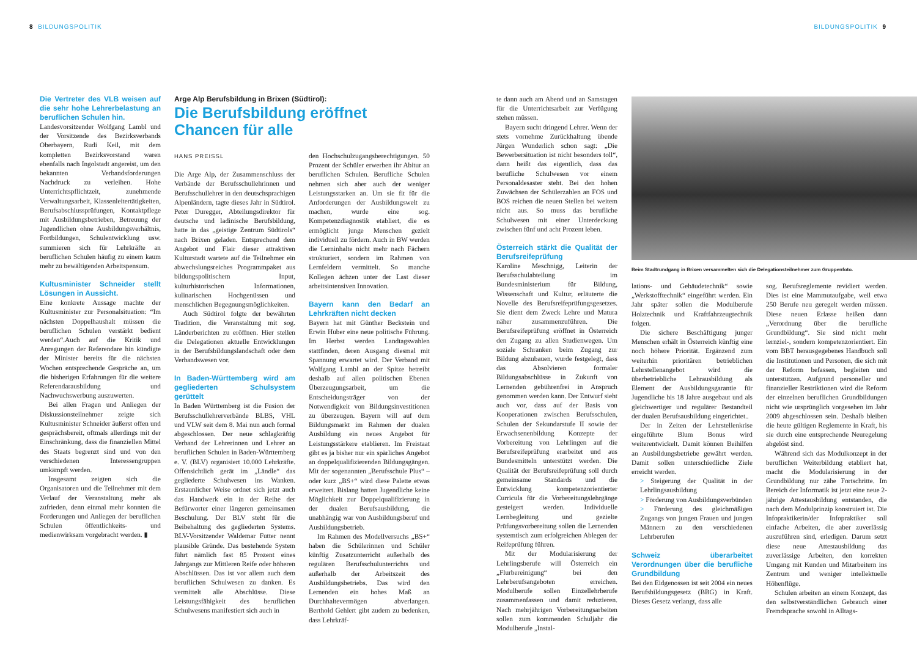8 BILDUNGSPOLITIK BILDUNGSPOLITIK 9
Die Vertreter des VLB weisen auf die sehr hohe Lehrerbelastung an beruflichen Schulen hin.
Landesvorsitzender Wolfgang Lambl und der Vorsitzende des Bezirksverbands Oberbayern, Rudi Keil, mit dem kompletten Bezirksvorstand waren ebenfalls nach Ingolstadt angereist, um den bekannten Verbandsforderungen Nachdruck zu verleihen. Hohe Unterrichtspflichtzeit, zunehmende Verwaltungsarbeit, Klassenleitertätigkeiten, Berufsabschlussprüfungen, Kontaktpflege mit Ausbildungsbetrieben, Betreuung der Jugendlichen ohne Ausbildungsverhältnis, Fortbildungen, Schulentwicklung usw. summieren sich für Lehrkräfte an beruflichen Schulen häufig zu einem kaum mehr zu bewältigenden Arbeitspensum.
Kultusminister Schneider stellt Lösungen in Aussicht.
Eine konkrete Aussage machte der Kultusminister zur Personalsituation: “Im nächsten Doppelhaushalt müssen die beruflichen Schulen verstärkt bedient werden“.Auch auf die Kritik und Anregungen der Referendare hin kündigte der Minister bereits für die nächsten Wochen entsprechende Gespräche an, um die bisherigen Erfahrungen für die weitere Referendarausbildung und Nachwuchswerbung auszuwerten.
Bei allen Fragen und Anliegen der Diskussionsteilnehmer zeigte sich Kultusminister Schneider äußerst offen und gesprächsbereit, oftmals allerdings mit der Einschränkung, dass die finanziellen Mittel des Staats begrenzt sind und von den verschiedenen Interessengruppen umkämpft werden.
Insgesamt zeigten sich die Organisatoren und die Teilnehmer mit dem Verlauf der Veranstaltung mehr als zufrieden, denn einmal mehr konnten die Forderungen und Anliegen der beruflichen Schulen öffentlichkeits- und medienwirksam vorgebracht werden. ▮
Arge Alp Berufsbildung in Brixen (Südtirol):
Die Berufsbildung eröffnet Chancen für alle
HANS PREISSL
Die Arge Alp, der Zusammenschluss der Verbände der Berufsschullehrinnen und Berufsschullehrer in den deutschsprachigen Alpenländern, tagte dieses Jahr in Südtirol. Peter Duregger, Abteilungsdirektor für deutsche und ladinische Berufsbildung, hatte in das „geistige Zentrum Südtirols“ nach Brixen geladen. Entsprechend dem Angebot und Flair dieser attraktiven Kulturstadt wartete auf die Teilnehmer ein abwechslungsreiches Programmpaket aus bildungspolitischem Input, kulturhistorischen Informationen, kulinarischen Hochgenüssen und menschlichen Begegnungsmöglichkeiten.
Auch Südtirol folgte der bewährten Tradition, die Veranstaltung mit sog. Länderberichten zu eröffnen. Hier stellen die Delegationen aktuelle Entwicklungen in der Berufsbildungslandschaft oder dem Verbandswesen vor.
In Baden-Württemberg wird am gegliederten Schulsystem gerüttelt
In Baden Württemberg ist die Fusion der Berufsschullehrerverbände BLBS, VHL und VLW seit dem 8. Mai nun auch formal abgeschlossen. Der neue schlagkräftig Verband der Lehrerinnen und Lehrer an beruflichen Schulen in Baden-Württemberg e. V. (BLV) organisiert 10.000 Lehrkräfte. Offensichtlich gerät im „Ländle“ das gegliederte Schulwesen ins Wanken. Erstaunlicher Weise ordnet sich jetzt auch das Handwerk ein in der Reihe der Befürworter einer längeren gemeinsamen Beschulung. Der BLV steht für die Beibehaltung des gegliederten Systems. BLV-Vorsitzender Waldemar Futter nennt plausible Gründe. Das bestehende System führt nämlich fast 85 Prozent eines Jahrgangs zur Mittleren Reife oder höheren Abschlüssen. Das ist vor allem auch dem beruflichen Schulwesen zu danken. Es vermittelt alle Abschlüsse. Diese Leistungsfähigkeit des beruflichen Schulwesens manifestiert sich auch in
den Hochschulzugangsberechtigungen. 50 Prozent der Schüler erwerben ihr Abitur an beruflichen Schulen. Berufliche Schulen nehmen sich aber auch der weniger Leistungsstarken an. Um sie fit für die Anforderungen der Ausbildungswelt zu machen, wurde eine sog. Kompetenzdiagnostik etabliert, die es ermöglicht junge Menschen gezielt individuell zu fördern. Auch in BW werden die Lerninhalte nicht mehr nach Fächern strukturiert, sondern im Rahmen von Lernfeldern vermittelt. So manche Kollegen ächzen unter der Last dieser arbeitsintensiven Innovation.
Bayern kann den Bedarf an Lehrkräften nicht decken
Bayern hat mit Günther Beckstein und Erwin Huber eine neue politische Führung. Im Herbst werden Landtagswahlen stattfinden, deren Ausgang diesmal mit Spannung erwartet wird. Der Verband mit Wolfgang Lambl an der Spitze betreibt deshalb auf allen politischen Ebenen Überzeugungsarbeit, um die Entscheidungsträger von der Notwendigkeit von Bildungsinvestitionen zu überzeugen. Bayern will auf dem Bildungsmarkt im Rahmen der dualen Ausbildung ein neues Angebot für Leistungsstärkere etablieren. Im Freistaat gibt es ja bisher nur ein spärliches Angebot an doppelqualifizierenden Bildungsgängen. Mit der sogenannten „Berufsschule Plus“ – oder kurz „BS+“ wird diese Palette etwas erweitert. Bislang hatten Jugendliche keine Möglichkeit zur Doppelqualifizierung in der dualen Berufsausbildung, die unabhängig war von Ausbildungsberuf und Ausbildungsbetrieb.
Im Rahmen des Modellversuchs „BS+“ haben die Schülerinnen und Schüler künftig Zusatzunterricht außerhalb des regulären Berufsschulunterrichts und außerhalb der Arbeitszeit des Ausbildungsbetriebs. Das wird den Lernenden ein hohes Maß an Durchhaltevermögen abverlangen. Berthold Gehlert gibt zudem zu bedenken, dass Lehrkräf-
te dann auch am Abend und an Samstagen für die Unterrichtsarbeit zur Verfügung stehen müssen.
Bayern sucht dringend Lehrer. Wenn der stets vornehme Zurückhaltung übende Jürgen Wunderlich schon sagt: „Die Bewerbersituation ist nicht besonders toll“, dann heißt das eigentlich, dass das berufliche Schulwesen vor einem Personaldesaster steht. Bei den hohen Zuwächsen der Schülerzahlen an FOS und BOS reichen die neuen Stellen bei weitem nicht aus. So muss das berufliche Schulwesen mit einer Unterdeckung zwischen fünf und acht Prozent leben.
Österreich stärkt die Qualität der Berufsreifeprüfung
Karoline Meschnigg, Leiterin der Berufsschulabteilung im Bundesministerium für Bildung, Wissenschaft und Kultur, erläuterte die Novelle des Berufsreifeprüfungsgesetzes. Sie dient dem Zweck Lehre und Matura näher zusammenzuführen. Die Berufsreifeprüfung eröffnet in Österreich den Zugang zu allen Studienwegen. Um soziale Schranken beim Zugang zur Bildung abzubauen, wurde festgelegt, dass das Absolvieren formaler Bildungsabschlüsse in Zukunft von Lernenden gebührenfrei in Anspruch genommen werden kann. Der Entwurf sieht auch vor, dass auf der Basis von Kooperationen zwischen Berufsschulen, Schulen der Sekundarstufe II sowie der Erwachsenenbildung Konzepte der Vorbereitung von Lehrlingen auf die Berufsreifeprüfung erarbeitet und aus Bundesmitteln unterstützt werden. Die Qualität der Berufsreifeprüfung soll durch gemeinsame Standards und die Entwicklung kompetenzorientierter Curricula für die Vorbereitungslehrgänge gesteigert werden. Individuelle Lernbegleitung und gezielte Prüfungsvorbereitung sollen die Lernenden systemtisch zum erfolgreichen Ablegen der Reifeprüfung führen.
Mit der Modularisierung der Lehrlingsberufe will Österreich ein „Flurbereinigung“ bei den Lehrberufsangeboten erreichen. Modulberufe sollen Einzellehrberufe zusammenfassen und damit reduzieren. Nach mehrjährigen Vorbereitungsarbeiten sollen zum kommenden Schuljahr die Modulberufe „Instal-
Beim Stadtrundgang in Brixen versammelten sich die Delegationsteilnehmer zum Gruppenfoto.
lations- und Gebäudetechnik“ sowie „Werkstofftechnik“ eingeführt werden. Ein Jahr später sollen die Modulberufe Holztechnik und Kraftfahrzeugtechnik folgen.
Die sichere Beschäftigung junger Menschen erhält in Österreich künftig eine noch höhere Priorität. Ergänzend zum weiterhin prioritären betrieblichen Lehrstellenangebot wird die überbetriebliche Lehrausbildung als Element der Ausbildungsgarantie für Jugendliche bis 18 Jahre ausgebaut und als gleichwertiger und regulärer Bestandteil der dualen Berufsausbildung eingerichtet..
Der in Zeiten der Lehrstellenkrise eingeführte Blum Bonus wird weiterentwickelt. Damit können Beihilfen an Ausbildungsbetriebe gewährt werden. Damit sollen unterschiedliche Ziele erreicht werden.
> Steigerung der Qualität in der Lehrlingsausbildung
> Förderung von Ausbildungsverbünden
> Förderung des gleichmäßigen Zugangs von jungen Frauen und jungen Männern zu den verschiedenen Lehrberufen
Schweiz überarbeitet Verordnungen über die berufliche Grundbildung
Bei den Eidgenossen ist seit 2004 ein neues Berufsbildungsgesetz (BBG) in Kraft. Dieses Gesetz verlangt, dass alle
sog. Berufsreglemente revidiert werden. Dies ist eine Mammutaufgabe, weil etwa 250 Berufe neu geregelt werden müssen. Diese neuen Erlasse heißen dann „Verordnung über die berufliche Grundbildung“. Sie sind nicht mehr lernziel-, sondern kompetenzorientiert. Ein vom BBT herausgegebenes Handbuch soll die Institutionen und Personen, die sich mit der Reform befassen, begleiten und unterstützen. Aufgrund personeller und finanzieller Restriktionen wird die Reform der einzelnen beruflichen Grundbildungen nicht wie ursprünglich vorgesehen im Jahr 2009 abgeschlossen sein. Deshalb bleiben die heute gültigen Reglemente in Kraft, bis sie durch eine entsprechende Neuregelung abgelöst sind.
Während sich das Modulkonzept in der beruflichen Weiterbildung etabliert hat, macht die Modularisierung in der Grundbildung nur zähe Fortschritte. Im Bereich der Informatik ist jetzt eine neue 2-jährige Attestausbildung entstanden, die nach dem Modulprinzip konstruiert ist. Die Infopraktikerin/der Infopraktiker soll einfache Arbeiten, die aber zuverlässig auszuführen sind, erledigen. Darum setzt diese neue Attestausbildung das zuverlässige Arbeiten, den korrekten Umgang mit Kunden und Mitarbeitern ins Zentrum und weniger intellektuelle Höhenflüge.
Schulen arbeiten an einem Konzept, das den selbstverständlichen Gebrauch einer Fremdsprache sowohl in Alltags-